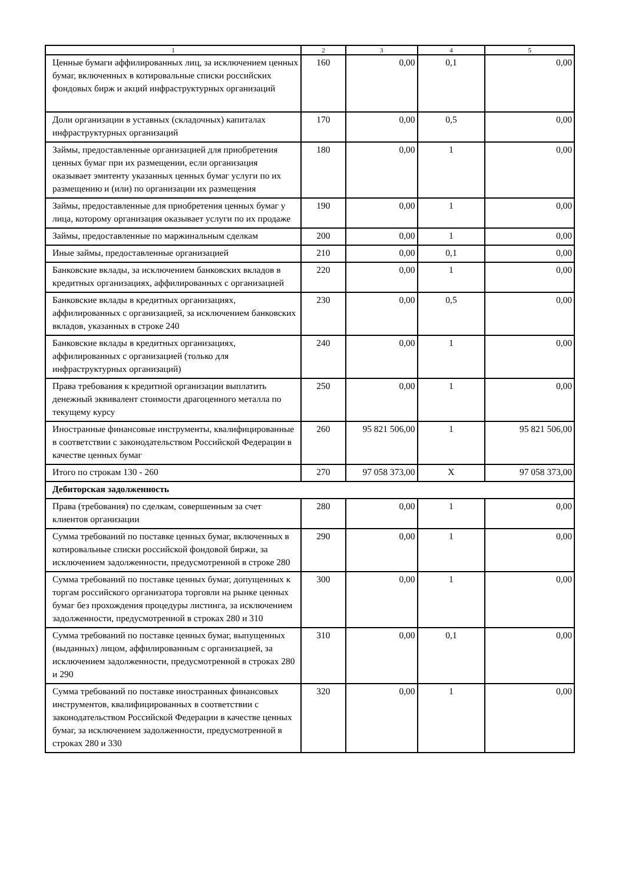| 1 | 2 | 3 | 4 | 5 |
| --- | --- | --- | --- | --- |
| Ценные бумаги аффилированных лиц, за исключением ценных бумаг, включенных в котировальные списки российских фондовых бирж и акций инфраструктурных организаций | 160 | 0,00 | 0,1 | 0,00 |
| Доли организации в уставных (складочных) капиталах инфраструктурных организаций | 170 | 0,00 | 0,5 | 0,00 |
| Займы, предоставленные организацией для приобретения ценных бумаг при их размещении, если организация оказывает эмитенту указанных ценных бумаг услуги по их размещению и (или) по организации их размещения | 180 | 0,00 | 1 | 0,00 |
| Займы, предоставленные для приобретения ценных бумаг у лица, которому организация оказывает услуги по их продаже | 190 | 0,00 | 1 | 0,00 |
| Займы, предоставленные по маржинальным сделкам | 200 | 0,00 | 1 | 0,00 |
| Иные займы, предоставленные организацией | 210 | 0,00 | 0,1 | 0,00 |
| Банковские вклады, за исключением банковских вкладов в кредитных организациях, аффилированных с организацией | 220 | 0,00 | 1 | 0,00 |
| Банковские вклады в кредитных организациях, аффилированных с организацией, за исключением банковских вкладов, указанных в строке 240 | 230 | 0,00 | 0,5 | 0,00 |
| Банковские вклады в кредитных организациях, аффилированных с организацией (только для инфраструктурных организаций) | 240 | 0,00 | 1 | 0,00 |
| Права требования к кредитной организации выплатить денежный эквивалент стоимости драгоценного металла по текущему курсу | 250 | 0,00 | 1 | 0,00 |
| Иностранные финансовые инструменты, квалифицированные в соответствии с законодательством Российской Федерации в качестве ценных бумаг | 260 | 95 821 506,00 | 1 | 95 821 506,00 |
| Итого по строкам 130 - 260 | 270 | 97 058 373,00 | X | 97 058 373,00 |
| Дебиторская задолженность | | | | |
| Права (требования) по сделкам, совершенным за счет клиентов организации | 280 | 0,00 | 1 | 0,00 |
| Сумма требований по поставке ценных бумаг, включенных в котировальные списки российской фондовой биржи, за исключением задолженности, предусмотренной в строке 280 | 290 | 0,00 | 1 | 0,00 |
| Сумма требований по поставке ценных бумаг, допущенных к торгам российского организатора торговли на рынке ценных бумаг без прохождения процедуры листинга, за исключением задолженности, предусмотренной в строках 280 и 310 | 300 | 0,00 | 1 | 0,00 |
| Сумма требований по поставке ценных бумаг, выпущенных (выданных) лицом, аффилированным с организацией, за исключением задолженности, предусмотренной в строках 280 и 290 | 310 | 0,00 | 0,1 | 0,00 |
| Сумма требований по поставке иностранных финансовых инструментов, квалифицированных в соответствии с законодательством Российской Федерации в качестве ценных бумаг, за исключением задолженности, предусмотренной в строках 280 и 330 | 320 | 0,00 | 1 | 0,00 |